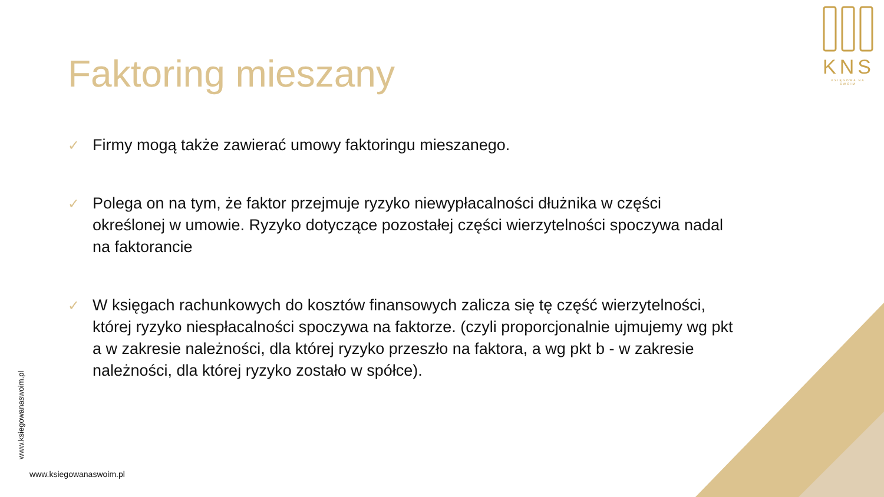KNS
KSIĘGOWA NA SWOIM
Faktoring mieszany
✓ Firmy mogą także zawierać umowy faktoringu mieszanego.
✓ Polega on na tym, że faktor przejmuje ryzyko niewypłacalności dłużnika w części określonej w umowie. Ryzyko dotyczące pozostałej części wierzytelności spoczywa nadal na faktorancie
✓ W księgach rachunkowych do kosztów finansowych zalicza się tę część wierzytelności, której ryzyko niespłacalności spoczywa na faktorze. (czyli proporcjonalnie ujmujemy wg pkt a w zakresie należności, dla której ryzyko przeszło na faktora, a wg pkt b - w zakresie należności, dla której ryzyko zostało w spółce).
www.ksiegowanaswoim.pl
www.ksiegowanaswoim.pl